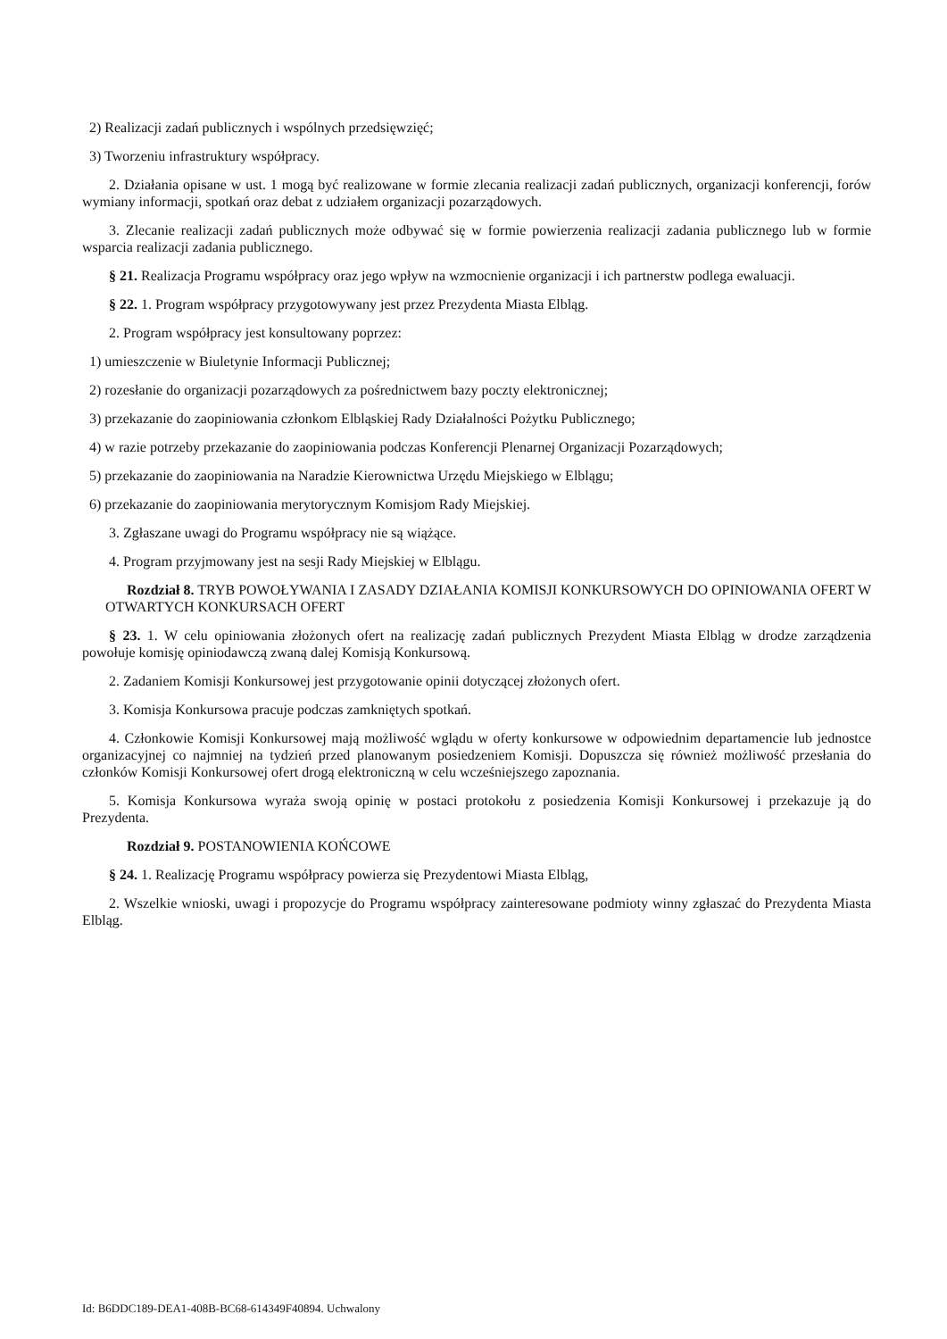2) Realizacji zadań publicznych i wspólnych przedsięwzięć;
3) Tworzeniu infrastruktury współpracy.
2. Działania opisane w ust. 1 mogą być realizowane w formie zlecania realizacji zadań publicznych, organizacji konferencji, forów wymiany informacji, spotkań oraz debat z udziałem organizacji pozarządowych.
3. Zlecanie realizacji zadań publicznych może odbywać się w formie powierzenia realizacji zadania publicznego lub w formie wsparcia realizacji zadania publicznego.
§ 21. Realizacja Programu współpracy oraz jego wpływ na wzmocnienie organizacji i ich partnerstw podlega ewaluacji.
§ 22. 1. Program współpracy przygotowywany jest przez Prezydenta Miasta Elbląg.
2. Program współpracy jest konsultowany poprzez:
1) umieszczenie w Biuletynie Informacji Publicznej;
2) rozesłanie do organizacji pozarządowych za pośrednictwem bazy poczty elektronicznej;
3) przekazanie do zaopiniowania członkom Elbląskiej Rady Działalności Pożytku Publicznego;
4) w razie potrzeby przekazanie do zaopiniowania podczas Konferencji Plenarnej Organizacji Pozarządowych;
5) przekazanie do zaopiniowania na Naradzie Kierownictwa Urzędu Miejskiego w Elblągu;
6) przekazanie do zaopiniowania merytorycznym Komisjom Rady Miejskiej.
3. Zgłaszane uwagi do Programu współpracy nie są wiążące.
4. Program przyjmowany jest na sesji Rady Miejskiej w Elblągu.
Rozdział 8. TRYB POWOŁYWANIA I ZASADY DZIAŁANIA KOMISJI KONKURSOWYCH DO OPINIOWANIA OFERT W OTWARTYCH KONKURSACH OFERT
§ 23. 1. W celu opiniowania złożonych ofert na realizację zadań publicznych Prezydent Miasta Elbląg w drodze zarządzenia powołuje komisję opiniodawczą zwaną dalej Komisją Konkursową.
2. Zadaniem Komisji Konkursowej jest przygotowanie opinii dotyczącej złożonych ofert.
3. Komisja Konkursowa pracuje podczas zamkniętych spotkań.
4. Członkowie Komisji Konkursowej mają możliwość wglądu w oferty konkursowe w odpowiednim departamencie lub jednostce organizacyjnej co najmniej na tydzień przed planowanym posiedzeniem Komisji. Dopuszcza się również możliwość przesłania do członków Komisji Konkursowej ofert drogą elektroniczną w celu wcześniejszego zapoznania.
5. Komisja Konkursowa wyraża swoją opinię w postaci protokołu z posiedzenia Komisji Konkursowej i przekazuje ją do Prezydenta.
Rozdział 9. POSTANOWIENIA KOŃCOWE
§ 24. 1. Realizację Programu współpracy powierza się Prezydentowi Miasta Elbląg,
2. Wszelkie wnioski, uwagi i propozycje do Programu współpracy zainteresowane podmioty winny zgłaszać do Prezydenta Miasta Elbląg.
Id: B6DDC189-DEA1-408B-BC68-614349F40894. Uchwalony